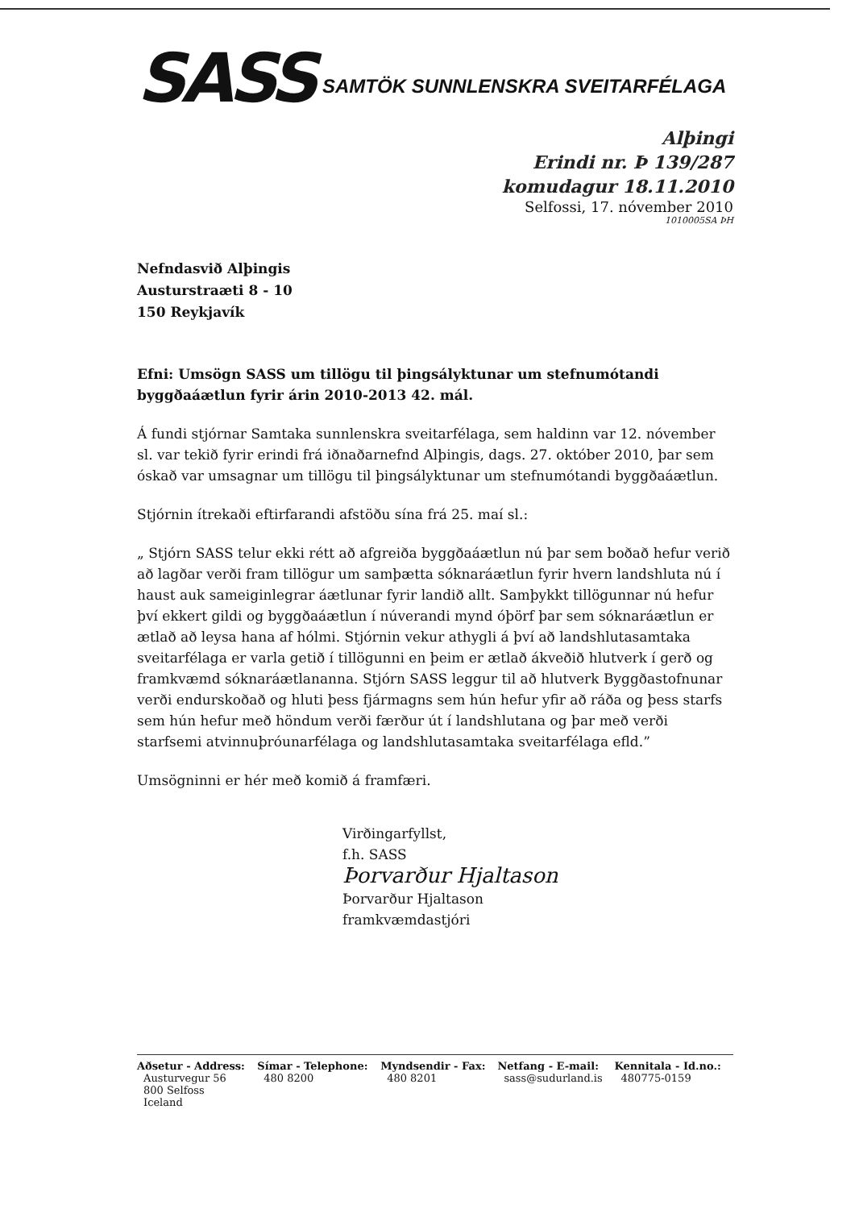SASS
SAMTÖK SUNNLENSKRA SVEITARFÉLAGA
Alþingi
Erindi nr. Þ 139/287
komudagur 18.11.2010
Selfossi, 17. nóvember 2010
1010005SA ÞH
Nefndasvið Alþingis
Austurstraæti 8 - 10
150 Reykjavík
Efni: Umsögn SASS um tillögu til þingsályktunar um stefnumótandi byggðaáætlun fyrir árin 2010-2013 42. mál.
Á fundi stjórnar Samtaka sunnlenskra sveitarfélaga, sem haldinn var 12. nóvember sl. var tekið fyrir erindi frá iðnaðarnefnd Alþingis, dags. 27. október 2010, þar sem óskað var umsagnar um tillögu til þingsályktunar um stefnumótandi byggðaáætlun.
Stjórnin ítrekaði eftirfarandi afstöðu sína frá 25. maí sl.:
„ Stjórn SASS telur ekki rétt að afgreiða byggðaáætlun nú þar sem boðað hefur verið að lagðar verði fram tillögur um samþætta sóknaráætlun fyrir hvern landshluta nú í haust auk sameiginlegrar áætlunar fyrir landið allt. Samþykkt tillögunnar nú hefur því ekkert gildi og byggðaáætlun í núverandi mynd óþörf þar sem sóknaráætlun er ætlað að leysa hana af hólmi. Stjórnin vekur athygli á því að landshlutasamtaka sveitarfélaga er varla getið í tillögunni en þeim er ætlað ákveðið hlutverk í gerð og framkvæmd sóknaráætlananna. Stjórn SASS leggur til að hlutverk Byggðastofnunar verði endurskoðað og hluti þess fjármagns sem hún hefur yfir að ráða og þess starfs sem hún hefur með höndum verði færður út í landshlutana og þar með verði starfsemi atvinnuþróunarfélaga og landshlutasamtaka sveitarfélaga efld.”
Umsögninni er hér með komið á framfæri.
Virðingarfyllst,
f.h. SASS
Þorvarður Hjaltason
Þorvarður Hjaltason
framkvæmdastjóri
| Aðsetur - Address: | Símar - Telephone: | Myndsendir - Fax: | Netfang - E-mail: | Kennitala - Id.no.: |
| --- | --- | --- | --- | --- |
| Austurvegur 56 800 Selfoss Iceland | 480 8200 | 480 8201 | sass@sudurland.is | 480775-0159 |